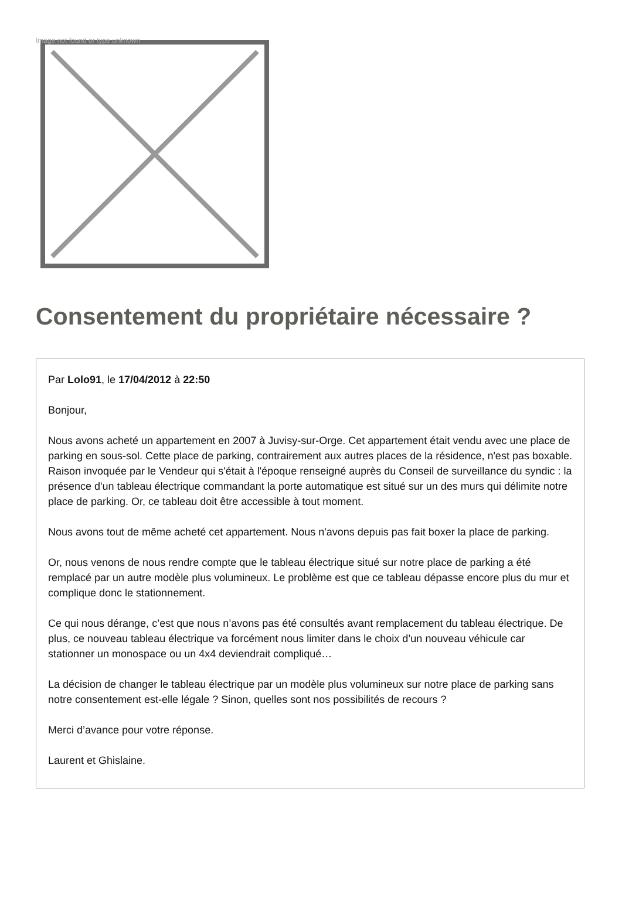Image not found or type unknown
Consentement du propriétaire nécessaire ?
Par Lolo91, le 17/04/2012 à 22:50
Bonjour,
Nous avons acheté un appartement en 2007 à Juvisy-sur-Orge. Cet appartement était vendu avec une place de parking en sous-sol. Cette place de parking, contrairement aux autres places de la résidence, n'est pas boxable. Raison invoquée par le Vendeur qui s'était à l'époque renseigné auprès du Conseil de surveillance du syndic : la présence d'un tableau électrique commandant la porte automatique est situé sur un des murs qui délimite notre place de parking. Or, ce tableau doit être accessible à tout moment.
Nous avons tout de même acheté cet appartement. Nous n'avons depuis pas fait boxer la place de parking.
Or, nous venons de nous rendre compte que le tableau électrique situé sur notre place de parking a été remplacé par un autre modèle plus volumineux. Le problème est que ce tableau dépasse encore plus du mur et complique donc le stationnement.
Ce qui nous dérange, c’est que nous n’avons pas été consultés avant remplacement du tableau électrique. De plus, ce nouveau tableau électrique va forcément nous limiter dans le choix d’un nouveau véhicule car stationner un monospace ou un 4x4 deviendrait compliqué…
La décision de changer le tableau électrique par un modèle plus volumineux sur notre place de parking sans notre consentement est-elle légale ? Sinon, quelles sont nos possibilités de recours ?
Merci d’avance pour votre réponse.
Laurent et Ghislaine.